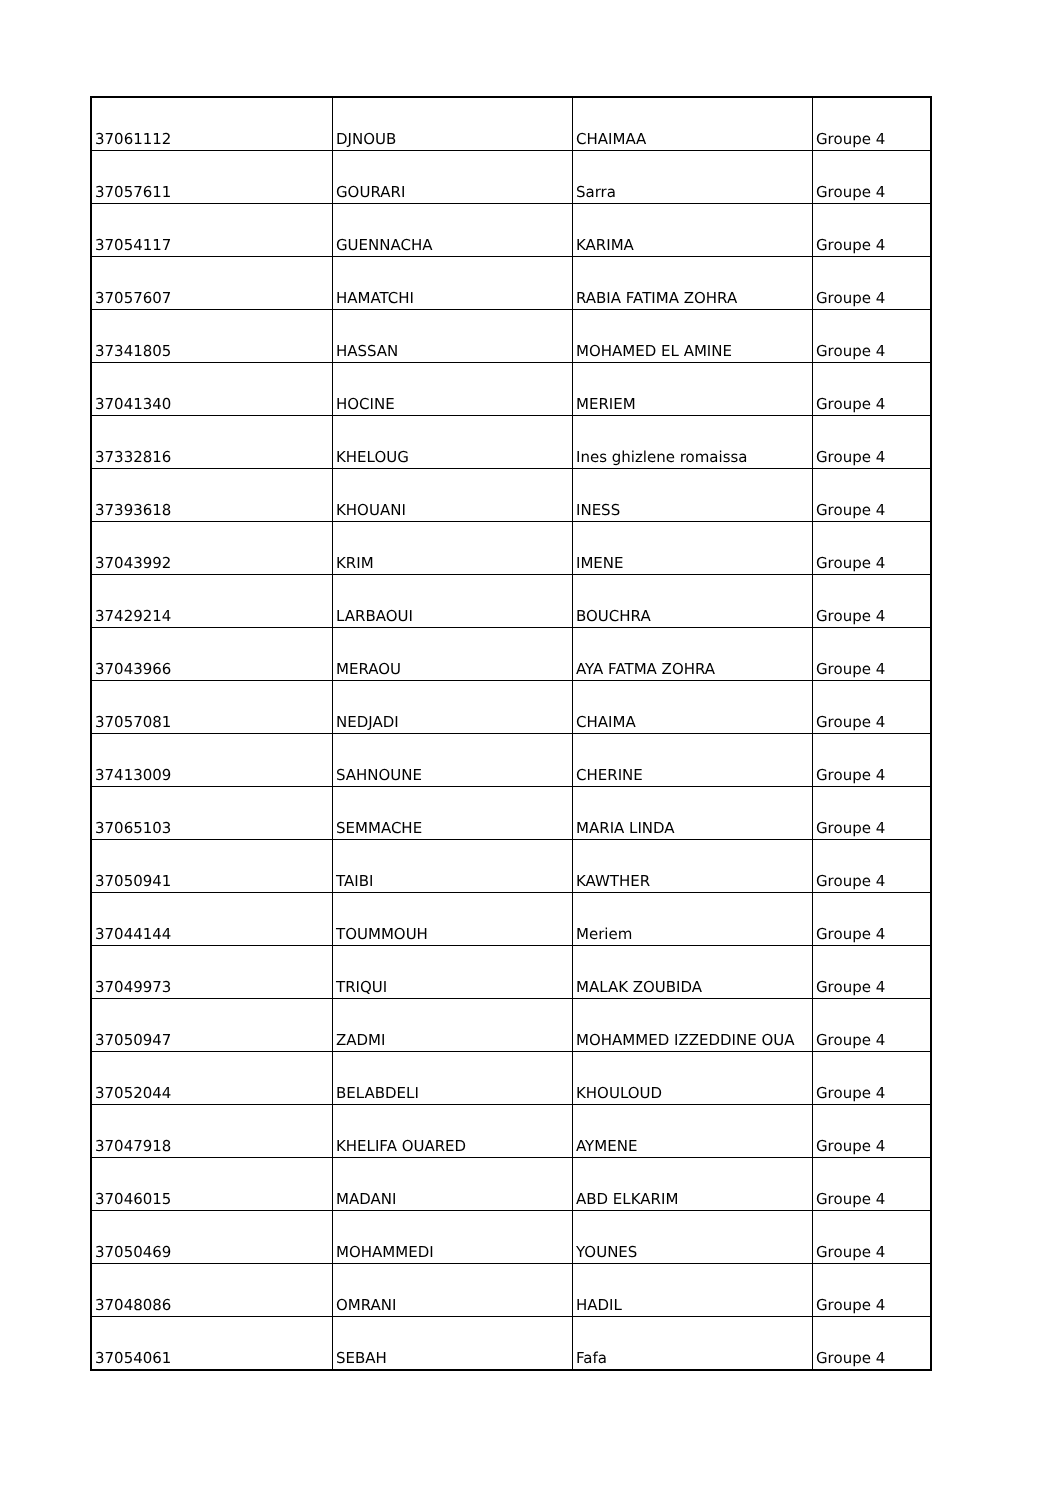| 37061112 | DJNOUB | CHAIMAA | Groupe 4 |
| 37057611 | GOURARI | Sarra | Groupe 4 |
| 37054117 | GUENNACHA | KARIMA | Groupe 4 |
| 37057607 | HAMATCHI | RABIA FATIMA ZOHRA | Groupe 4 |
| 37341805 | HASSAN | MOHAMED EL AMINE | Groupe 4 |
| 37041340 | HOCINE | MERIEM | Groupe 4 |
| 37332816 | KHELOUG | Ines ghizlene romaissa | Groupe 4 |
| 37393618 | KHOUANI | INESS | Groupe 4 |
| 37043992 | KRIM | IMENE | Groupe 4 |
| 37429214 | LARBAOUI | BOUCHRA | Groupe 4 |
| 37043966 | MERAOU | AYA FATMA ZOHRA | Groupe 4 |
| 37057081 | NEDJADI | CHAIMA | Groupe 4 |
| 37413009 | SAHNOUNE | CHERINE | Groupe 4 |
| 37065103 | SEMMACHE | MARIA LINDA | Groupe 4 |
| 37050941 | TAIBI | KAWTHER | Groupe 4 |
| 37044144 | TOUMMOUH | Meriem | Groupe 4 |
| 37049973 | TRIQUI | MALAK ZOUBIDA | Groupe 4 |
| 37050947 | ZADMI | MOHAMMED IZZEDDINE OUA | Groupe 4 |
| 37052044 | BELABDELI | KHOULOUD | Groupe 4 |
| 37047918 | KHELIFA OUARED | AYMENE | Groupe 4 |
| 37046015 | MADANI | ABD ELKARIM | Groupe 4 |
| 37050469 | MOHAMMEDI | YOUNES | Groupe 4 |
| 37048086 | OMRANI | HADIL | Groupe 4 |
| 37054061 | SEBAH | Fafa | Groupe 4 |